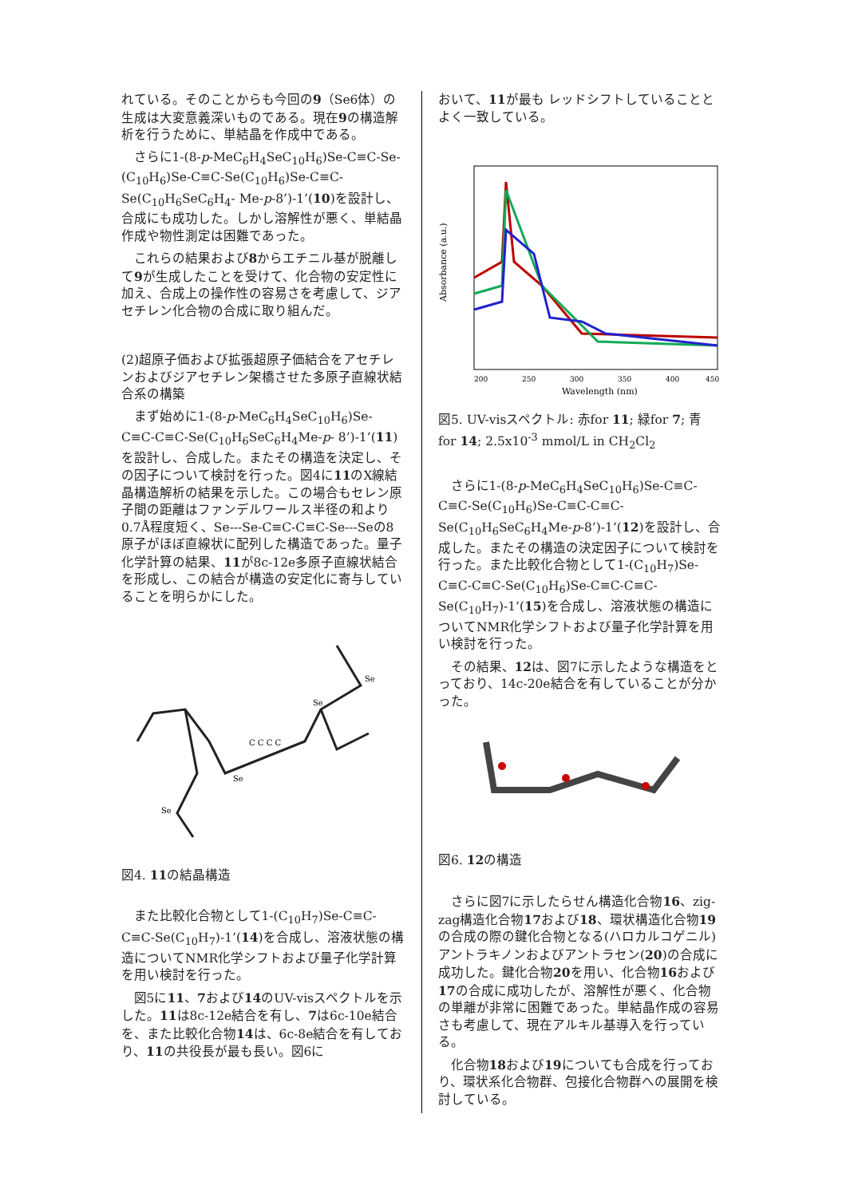れている。そのことからも今回の9（Se6体）の生成は大変意義深いものである。現在9の構造解析を行うために、単結晶を作成中である。
さらに1-(8-p-MeC<sub>6</sub>H<sub>4</sub>SeC<sub>10</sub>H<sub>6</sub>)Se-C≡C-Se-(C<sub>10</sub>H<sub>6</sub>)Se-C≡C-Se(C<sub>10</sub>H<sub>6</sub>)Se-C≡C-Se(C<sub>10</sub>H<sub>6</sub>SeC<sub>6</sub>H<sub>4</sub>- Me-p-8’)-1’(10)を設計し、合成にも成功した。しかし溶解性が悪く、単結晶作成や物性測定は困難であった。
これらの結果および8からエチニル基が脱離して9が生成したことを受けて、化合物の安定性に加え、合成上の操作性の容易さを考慮して、ジアセチレン化合物の合成に取り組んだ。
(2)超原子価および拡張超原子価結合をアセチレンおよびジアセチレン架橋させた多原子直線状結合系の構築
まず始めに1-(8-p-MeC<sub>6</sub>H<sub>4</sub>SeC<sub>10</sub>H<sub>6</sub>)Se-C≡C-C≡C-Se(C<sub>10</sub>H<sub>6</sub>SeC<sub>6</sub>H<sub>4</sub>Me-p- 8’)-1’(11)を設計し、合成した。またその構造を決定し、その因子について検討を行った。図4に11のX線結晶構造解析の結果を示した。この場合もセレン原子間の距離はファンデルワールス半径の和より0.7Å程度短く、Se---Se-C≡C-C≡C-Se---Seの8原子がほぼ直線状に配列した構造であった。量子化学計算の結果、11が8c-12e多原子直線状結合を形成し、この結合が構造の安定化に寄与していることを明らかにした。
Se
Se
Se
Se
C C C C
図4. 11の結晶構造
また比較化合物として1-(C<sub>10</sub>H<sub>7</sub>)Se-C≡C-C≡C-Se(C<sub>10</sub>H<sub>7</sub>)-1’(14)を合成し、溶液状態の構造についてNMR化学シフトおよび量子化学計算を用い検討を行った。
図5に11、7および14のUV-visスペクトルを示した。11は8c-12e結合を有し、7は6c-10e結合を、また比較化合物14は、6c-8e結合を有しており、11の共役長が最も長い。図6に
おいて、11が最も レッドシフトしていることとよく一致している。
Absorbance (a.u.)
200
250
300
350
400
450
Wavelength (nm)
図5. UV-visスペクトル: 赤for 11; 緑for 7; 青 for 14; 2.5x10<sup>-3</sup> mmol/L in CH<sub>2</sub>Cl<sub>2</sub>
さらに1-(8-p-MeC<sub>6</sub>H<sub>4</sub>SeC<sub>10</sub>H<sub>6</sub>)Se-C≡C-C≡C-Se(C<sub>10</sub>H<sub>6</sub>)Se-C≡C-C≡C-Se(C<sub>10</sub>H<sub>6</sub>SeC<sub>6</sub>H<sub>4</sub>Me-p-8’)-1’(12)を設計し、合成した。またその構造の決定因子について検討を行った。また比較化合物として1-(C<sub>10</sub>H<sub>7</sub>)Se-C≡C-C≡C-Se(C<sub>10</sub>H<sub>6</sub>)Se-C≡C-C≡C-Se(C<sub>10</sub>H<sub>7</sub>)-1’(15)を合成し、溶液状態の構造についてNMR化学シフトおよび量子化学計算を用い検討を行った。
その結果、12は、図7に示したような構造をとっており、14c-20e結合を有していることが分かった。
図6. 12の構造
さらに図7に示したらせん構造化合物16、zig-zag構造化合物17および18、環状構造化合物19の合成の際の鍵化合物となる(ハロカルコゲニル)アントラキノンおよびアントラセン(20)の合成に成功した。鍵化合物20を用い、化合物16および17の合成に成功したが、溶解性が悪く、化合物の単離が非常に困難であった。単結晶作成の容易さも考慮して、現在アルキル基導入を行っている。
化合物18および19についても合成を行っており、環状系化合物群、包接化合物群への展開を検討している。